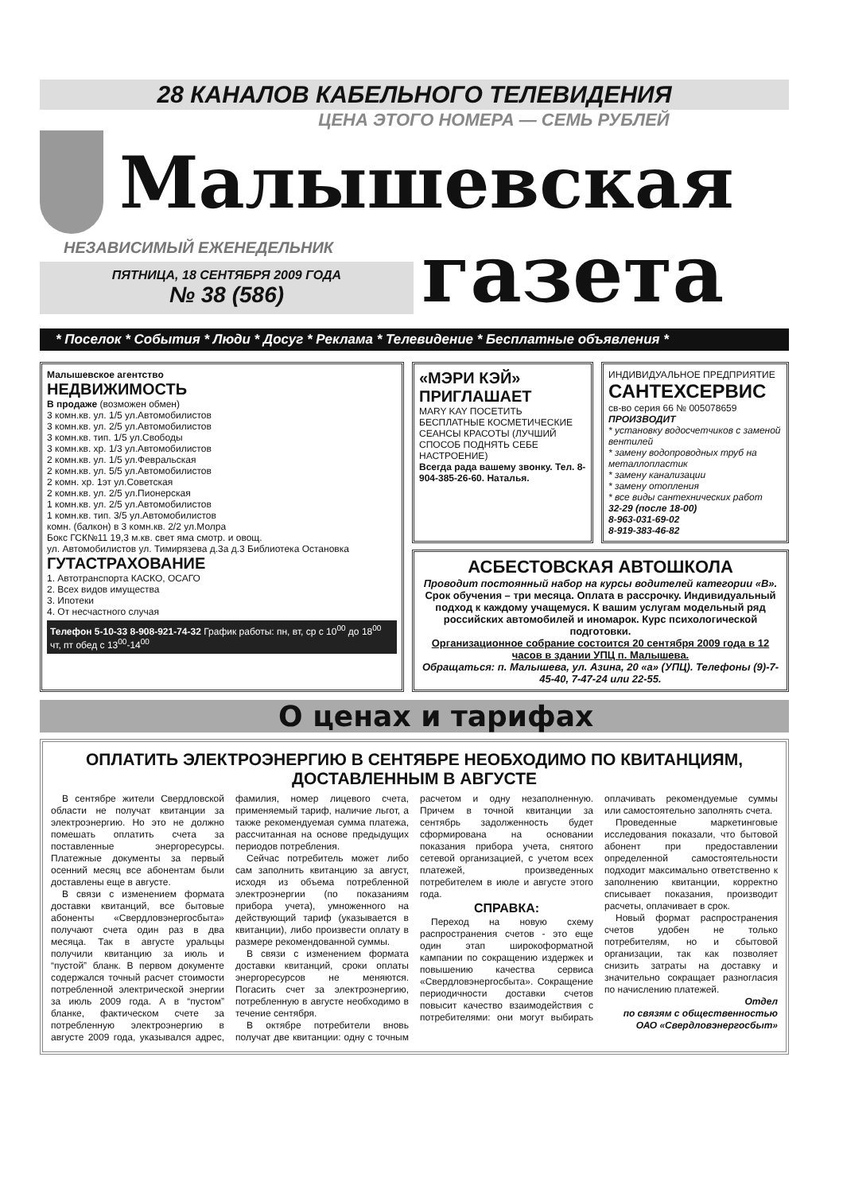28 КАНАЛОВ КАБЕЛЬНОГО ТЕЛЕВИДЕНИЯ
ЦЕНА ЭТОГО НОМЕРА — СЕМЬ РУБЛЕЙ
Малышевская
НЕЗАВИСИМЫЙ ЕЖЕНЕДЕЛЬНИК
ПЯТНИЦА, 18 СЕНТЯБРЯ 2009 ГОДА
№ 38 (586)
газета
* Поселок * События * Люди * Досуг * Реклама * Телевидение * Бесплатные объявления *
Малышевское агентство
НЕДВИЖИМОСТЬ
В продаже (возможен обмен)
3 комн.кв. ул. 1/5 ул.Автомобилистов
3 комн.кв. ул. 2/5 ул.Автомобилистов
3 комн.кв. тип. 1/5 ул.Свободы
3 комн.кв. хр. 1/3 ул.Автомобилистов
2 комн.кв. ул. 1/5 ул.Февральская
2 комн.кв. ул. 5/5 ул.Автомобилистов
2 комн. хр. 1эт ул.Советская
2 комн.кв. ул. 2/5 ул.Пионерская
1 комн.кв. ул. 2/5 ул.Автомобилистов
1 комн.кв. тип. 3/5 ул.Автомобилистов
комн. (балкон) в 3 комн.кв. 2/2 ул.Молра
Бокс ГСК№11 19,3 м.кв. свет яма смотр. и овощ.
ул. Автомобилистов ул. Тимирязева д.3а д.3 Библиотека Остановка
ГУТАСТРАХОВАНИЕ
1. Автотранспорта КАСКО, ОСАГО
2. Всех видов имущества
3. Ипотеки
4. От несчастного случая
Телефон 5-10-33 8-908-921-74-32 График работы: пн, вт, ср с 10<sup>00</sup> до 18<sup>00</sup> чт, пт обед с 13<sup>00</sup>-14<sup>00</sup>
«МЭРИ КЭЙ» ПРИГЛАШАЕТ
MARY KAY ПОСЕТИТЬ БЕСПЛАТНЫЕ КОСМЕТИЧЕСКИЕ СЕАНСЫ КРАСОТЫ (ЛУЧШИЙ СПОСОБ ПОДНЯТЬ СЕБЕ НАСТРОЕНИЕ)
Всегда рада вашему звонку. Тел. 8-904-385-26-60. Наталья.
ИНДИВИДУАЛЬНОЕ ПРЕДПРИЯТИЕ
САНТЕХСЕРВИС
св-во серия 66 № 005078659
ПРОИЗВОДИТ
* установку водосчетчиков с заменой вентилей
* замену водопроводных труб на металлопластик
* замену канализации
* замену отопления
* все виды сантехнических работ
32-29 (после 18-00)
8-963-031-69-02
8-919-383-46-82
АСБЕСТОВСКАЯ АВТОШКОЛА
Проводит постоянный набор на курсы водителей категории «В».
Срок обучения – три месяца. Оплата в рассрочку. Индивидуальный подход к каждому учащемуся. К вашим услугам модельный ряд российских автомобилей и иномарок. Курс психологической подготовки.
Организационное собрание состоится 20 сентября 2009 года в 12 часов в здании УПЦ п. Малышева.
Обращаться: п. Малышева, ул. Азина, 20 «а» (УПЦ). Телефоны (9)-7-45-40, 7-47-24 или 22-55.
О ценах и тарифах
ОПЛАТИТЬ ЭЛЕКТРОЭНЕРГИЮ В СЕНТЯБРЕ НЕОБХОДИМО ПО КВИТАНЦИЯМ, ДОСТАВЛЕННЫМ В АВГУСТЕ
В сентябре жители Свердловской области не получат квитанции за электроэнергию. Но это не должно помешать оплатить счета за поставленные энергоресурсы. Платежные документы за первый осенний месяц все абонентам были доставлены еще в августе.
В связи с изменением формата доставки квитанций, все бытовые абоненты «Свердловэнергосбыта» получают счета один раз в два месяца. Так в августе уральцы получили квитанцию за июль и “пустой” бланк. В первом документе содержался точный расчет стоимости потребленной электрической энергии за июль 2009 года. А в “пустом” бланке, фактическом счете за потребленную электроэнергию в августе 2009 года, указывался адрес, фамилия, номер лицевого счета, применяемый тариф, наличие льгот, а также рекомендуемая сумма платежа, рассчитанная на основе предыдущих периодов потребления.
Сейчас потребитель может либо сам заполнить квитанцию за август, исходя из объема потребленной электроэнергии (по показаниям прибора учета), умноженного на действующий тариф (указывается в квитанции), либо произвести оплату в размере рекомендованной суммы.
В связи с изменением формата доставки квитанций, сроки оплаты энергоресурсов не меняются. Погасить счет за электроэнергию, потребленную в августе необходимо в течение сентября.
В октябре потребители вновь получат две квитанции: одну с точным расчетом и одну незаполненную. Причем в точной квитанции за сентябрь задолженность будет сформирована на основании показания прибора учета, снятого сетевой организацией, с учетом всех платежей, произведенных потребителем в июле и августе этого года.
СПРАВКА:
Переход на новую схему распространения счетов - это еще один этап широкоформатной кампании по сокращению издержек и повышению качества сервиса «Свердловэнергосбыта». Сокращение периодичности доставки счетов повысит качество взаимодействия с потребителями: они могут выбирать оплачивать рекомендуемые суммы или самостоятельно заполнять счета.
Проведенные маркетинговые исследования показали, что бытовой абонент при предоставлении определенной самостоятельности подходит максимально ответственно к заполнению квитанции, корректно списывает показания, производит расчеты, оплачивает в срок.
Новый формат распространения счетов удобен не только потребителям, но и сбытовой организации, так как позволяет снизить затраты на доставку и значительно сокращает разногласия по начислению платежей.
Отдел
по связям с общественностью
ОАО «Свердловэнергосбыт»